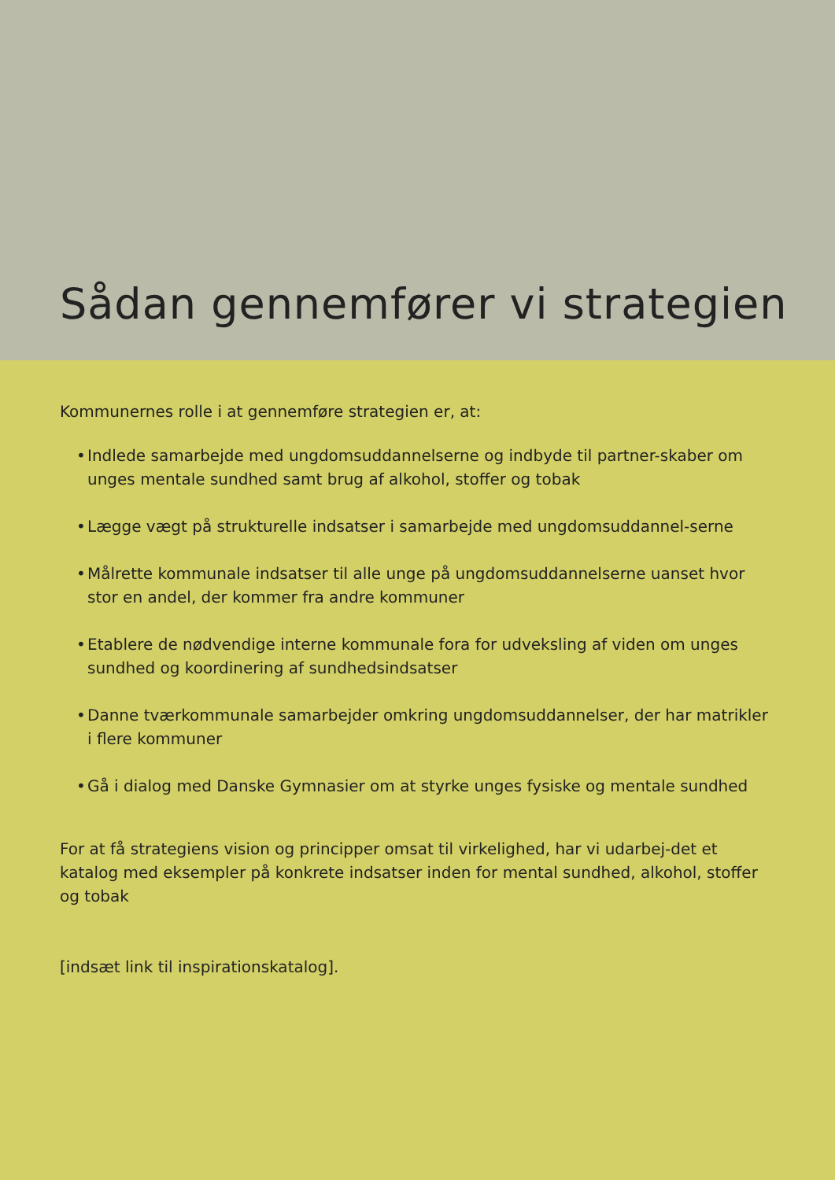Sådan gennemfører vi strategien
Kommunernes rolle i at gennemføre strategien er, at:
• Indlede samarbejde med ungdomsuddannelserne og indbyde til partner-skaber om unges mentale sundhed samt brug af alkohol, stoffer og tobak
• Lægge vægt på strukturelle indsatser i samarbejde med ungdomsuddannel-serne
• Målrette kommunale indsatser til alle unge på ungdomsuddannelserne uanset hvor stor en andel, der kommer fra andre kommuner
• Etablere de nødvendige interne kommunale fora for udveksling af viden om unges sundhed og koordinering af sundhedsindsatser
• Danne tværkommunale samarbejder omkring ungdomsuddannelser, der har matrikler i flere kommuner
• Gå i dialog med Danske Gymnasier om at styrke unges fysiske og mentale sundhed
For at få strategiens vision og principper omsat til virkelighed, har vi udarbej-det et katalog med eksempler på konkrete indsatser inden for mental sundhed, alkohol, stoffer og tobak
[indsæt link til inspirationskatalog].